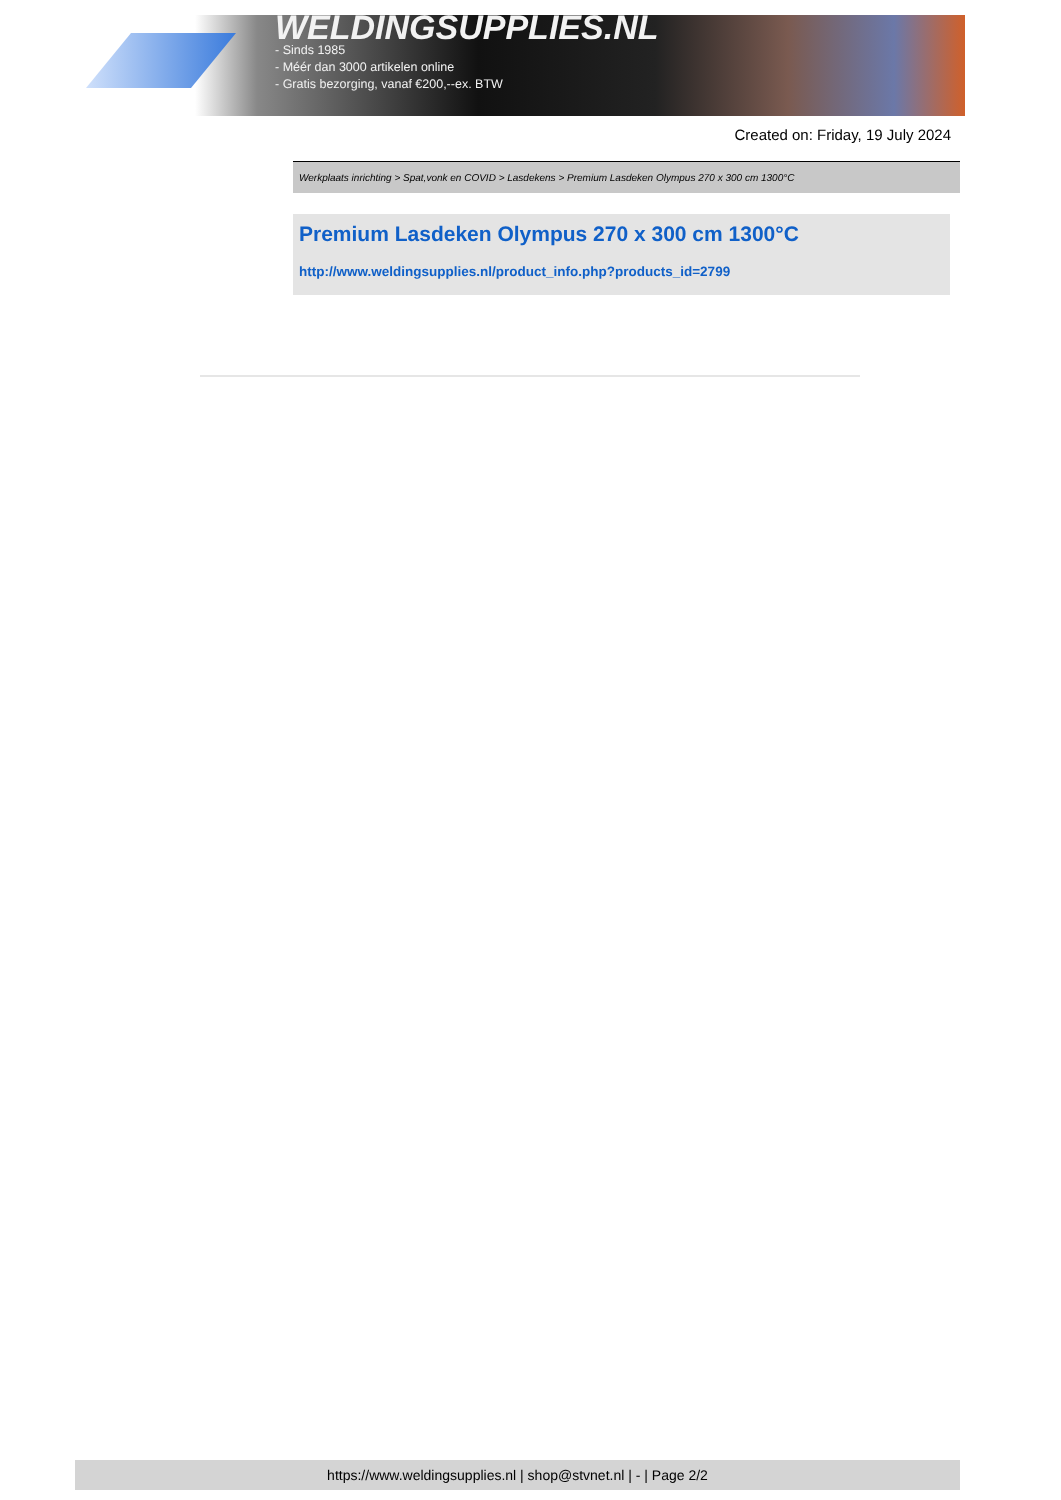WELDINGSUPPLIES.NL
- Sinds 1985
- Méér dan 3000 artikelen online
- Gratis bezorging, vanaf €200,--ex. BTW
Created on: Friday, 19 July 2024
Werkplaats inrichting > Spat,vonk en COVID > Lasdekens > Premium Lasdeken Olympus 270 x 300 cm 1300°C
Premium Lasdeken Olympus 270 x 300 cm 1300°C
http://www.weldingsupplies.nl/product_info.php?products_id=2799
https://www.weldingsupplies.nl | shop@stvnet.nl | - | Page 2/2